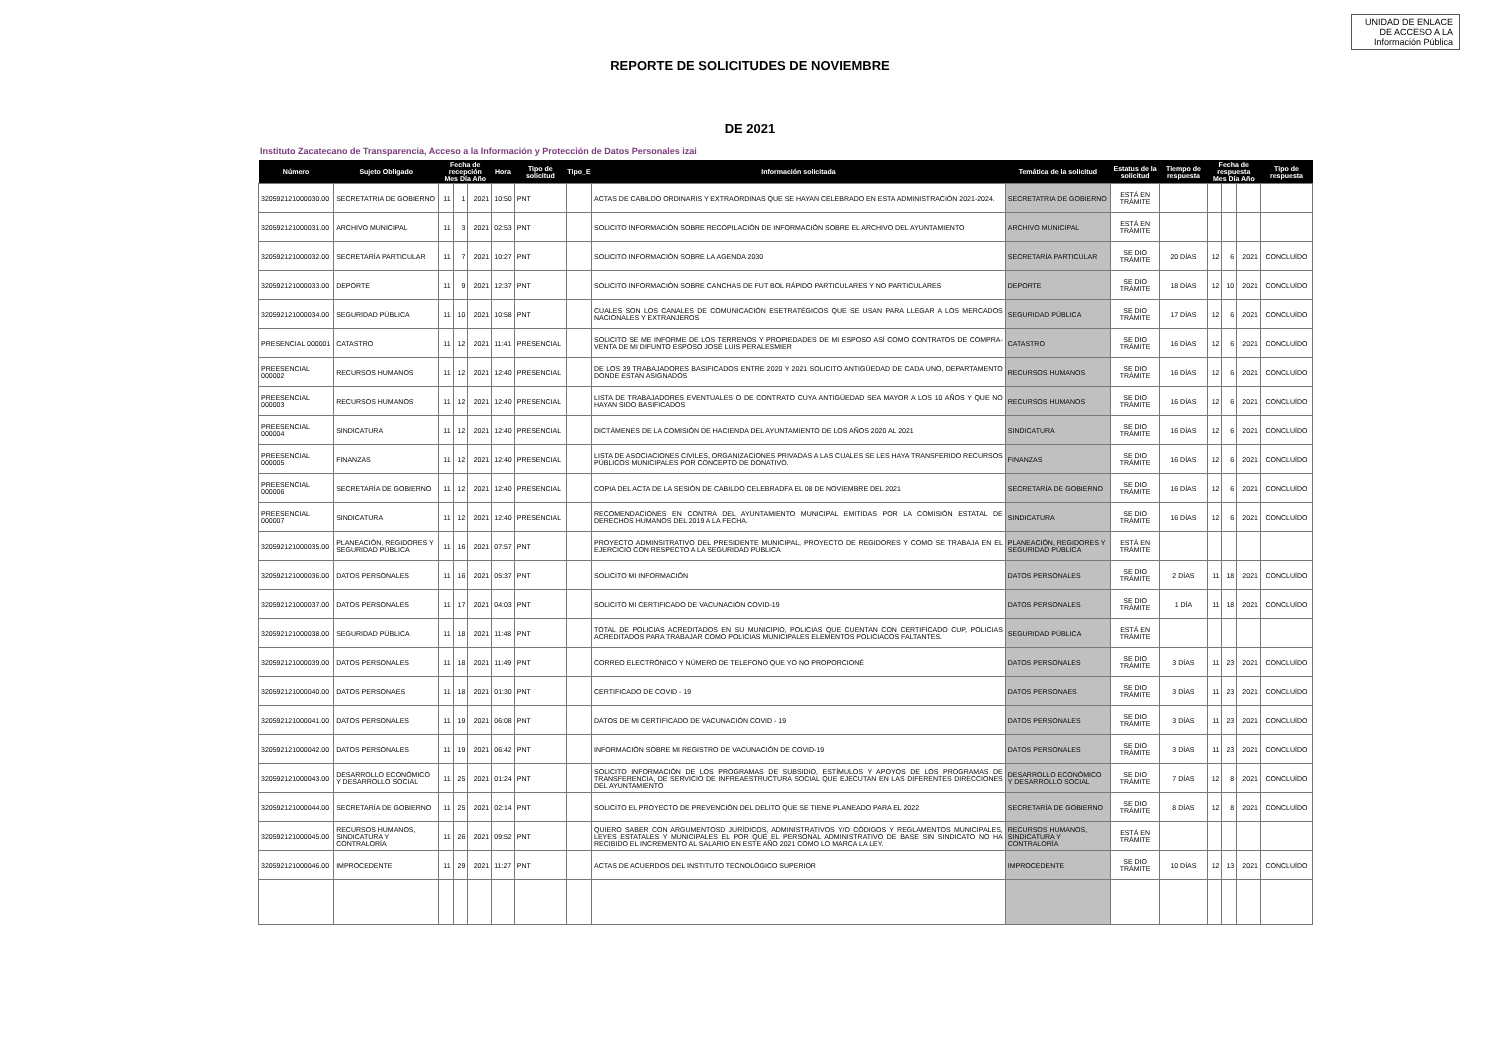UNIDAD DE ENLACE DE ACCESO A LA Información Pública
REPORTE DE SOLICITUDES DE NOVIEMBRE
DE 2021
Instituto Zacatecano de Transparencia, Acceso a la Información y Protección de Datos Personales izai
| Número | Sujeto Obligado | Fecha de recepción Mes Día Año | | | Hora | Tipo de solicitud | Tipo_E | Información solicitada | Temática de la solicitud | Estatus de la solicitud | Tiempo de respuesta | Fecha de respuesta Mes Día Año | | | Tipo de respuesta |
| --- | --- | --- | --- | --- | --- | --- | --- | --- | --- | --- | --- | --- | --- | --- | --- |
| 320592121000030.00 | SECRETATRIA DE GOBIERNO | 11 | 1 | 2021 | 10:50 | PNT | | ACTAS DE CABILDO ORDINARIS Y EXTRAORDINAS QUE SE HAYAN CELEBRADO EN ESTA ADMINISTRACIÓN 2021-2024. | SECRETATRIA DE GOBIERNO | ESTÁ EN TRÁMITE | | | | | |
| 320592121000031.00 | ARCHIVO MUNICIPAL | 11 | 3 | 2021 | 02:53 | PNT | | SOLICITO INFORMACIÓN SOBRE RECOPILACIÓN DE INFORMACIÓN SOBRE EL ARCHIVO DEL AYUNTAMIENTO | ARCHIVO MUNICIPAL | ESTÁ EN TRÁMITE | | | | | |
| 320592121000032.00 | SECRETARÍA PARTICULAR | 11 | 7 | 2021 | 10:27 | PNT | | SOLICITO INFORMACIÓN SOBRE LA AGENDA 2030 | SECRETARÍA PARTICULAR | SE DIO TRÁMITE | 20 DÍAS | 12 | 6 | 2021 | CONCLUÍDO |
| 320592121000033.00 | DEPORTE | 11 | 9 | 2021 | 12:37 | PNT | | SOLICITO INFORMACIÓN SOBRE CANCHAS DE FUT BOL RÁPIDO PARTICULARES Y NO PARTICULARES | DEPORTE | SE DIO TRÁMITE | 18 DÍAS | 12 | 10 | 2021 | CONCLUÍDO |
| 320592121000034.00 | SEGURIDAD PÚBLICA | 11 | 10 | 2021 | 10:58 | PNT | | CUALES SON LOS CANALES DE COMUNICACIÓN ESETRATÉGICOS QUE SE USAN PARA LLEGAR A LOS MERCADOS NACIONALES Y EXTRANJEROS | SEGURIDAD PÚBLICA | SE DIO TRÁMITE | 17 DÍAS | 12 | 6 | 2021 | CONCLUÍDO |
| PRESENCIAL 000001 | CATASTRO | 11 | 12 | 2021 | 11:41 | PRESENCIAL | | SOLICITO SE ME INFORME DE LOS TERRENOS Y PROPIEDADES DE MI ESPOSO ASÍ COMO CONTRATOS DE COMPRA-VENTA DE MI DIFUNTO ESPOSO JOSÉ LUIS PERALESMIER | CATASTRO | SE DIO TRÁMITE | 16 DÍAS | 12 | 6 | 2021 | CONCLUÍDO |
| PREESENCIAL 000002 | RECURSOS HUMANOS | 11 | 12 | 2021 | 12:40 | PRESENCIAL | | DE LOS 39 TRABAJADORES BASIFICADOS ENTRE 2020 Y 2021 SOLICITO ANTIGÜEDAD DE CADA UNO, DEPARTAMENTO DONDE ESTAN ASIGNADOS | RECURSOS HUMANOS | SE DIO TRÁMITE | 16 DÍAS | 12 | 6 | 2021 | CONCLUÍDO |
| PREESENCIAL 000003 | RECURSOS HUMANOS | 11 | 12 | 2021 | 12:40 | PRESENCIAL | | LISTA DE TRABAJADORES EVENTUALES O DE CONTRATO CUYA ANTIGÜEDAD SEA MAYOR A LOS 10 AÑOS Y QUE NO HAYAN SIDO BASIFICADOS | RECURSOS HUMANOS | SE DIO TRÁMITE | 16 DÍAS | 12 | 6 | 2021 | CONCLUÍDO |
| PREESENCIAL 000004 | SINDICATURA | 11 | 12 | 2021 | 12:40 | PRESENCIAL | | DICTÁMENES DE LA COMISIÓN DE HACIENDA DEL AYUNTAMIENTO DE LOS AÑOS 2020 AL 2021 | SINDICATURA | SE DIO TRÁMITE | 16 DÍAS | 12 | 6 | 2021 | CONCLUÍDO |
| PREESENCIAL 000005 | FINANZAS | 11 | 12 | 2021 | 12:40 | PRESENCIAL | | LISTA DE ASOCIACIONES CIVILES, ORGANIZACIONES PRIVADAS A LAS CUALES SE LES HAYA TRANSFERIDO RECURSOS PÚBLICOS MUNICIPALES POR CONCEPTO DE DONATIVO. | FINANZAS | SE DIO TRÁMITE | 16 DÍAS | 12 | 6 | 2021 | CONCLUÍDO |
| PREESENCIAL 000006 | SECRETARÍA DE GOBIERNO | 11 | 12 | 2021 | 12:40 | PRESENCIAL | | COPIA DEL ACTA DE LA SESIÓN DE CABILDO CELEBRADFA EL 08 DE NOVIEMBRE DEL 2021 | SECRETARÍA DE GOBIERNO | SE DIO TRÁMITE | 16 DÍAS | 12 | 6 | 2021 | CONCLUÍDO |
| PREESENCIAL 000007 | SINDICATURA | 11 | 12 | 2021 | 12:40 | PRESENCIAL | | RECOMENDACIONES EN CONTRA DEL AYUNTAMIENTO MUNICIPAL EMITIDAS POR LA COMISIÓN ESTATAL DE DERECHOS HUMANOS DEL 2019 A LA FECHA. | SINDICATURA | SE DIO TRÁMITE | 16 DÍAS | 12 | 6 | 2021 | CONCLUÍDO |
| 320592121000035.00 | PLANEACIÓN, REGIDORES Y SEGURIDAD PÚBLICA | 11 | 16 | 2021 | 07:57 | PNT | | PROYECTO ADMINSITRATIVO DEL PRESIDENTE MUNICIPAL, PROYECTO DE REGIDORES Y COMO SE TRABAJA EN EL EJERCICIO CON RESPECTO A LA SEGURIDAD PÚBLICA | PLANEACIÓN, REGIDORES Y SEGURIDAD PÚBLICA | ESTÁ EN TRÁMITE | | | | | |
| 320592121000036.00 | DATOS PERSONALES | 11 | 16 | 2021 | 05:37 | PNT | | SOLICITO MI INFORMACIÓN | DATOS PERSONALES | SE DIO TRÁMITE | 2 DÍAS | 11 | 18 | 2021 | CONCLUÍDO |
| 320592121000037.00 | DATOS PERSONALES | 11 | 17 | 2021 | 04:03 | PNT | | SOLICITO MI CERTIFICADO DE VACUNACIÓN COVID-19 | DATOS PERSONALES | SE DIO TRÁMITE | 1 DÍA | 11 | 18 | 2021 | CONCLUÍDO |
| 320592121000038.00 | SEGURIDAD PÚBLICA | 11 | 18 | 2021 | 11:48 | PNT | | TOTAL DE POLICIAS ACREDITADOS EN SU MUNICIPIO, POLICIAS QUE CUENTAN CON CERTIFICADO CUP, POLICIAS ACREDITADOS PARA TRABAJAR COMO POLICIAS MUNICIPALES ELEMENTOS POLICIACOS FALTANTES. | SEGURIDAD PÚBLICA | ESTÁ EN TRÁMITE | | | | | |
| 320592121000039.00 | DATOS PERSONALES | 11 | 18 | 2021 | 11:49 | PNT | | CORREO ELECTRÓNICO Y NÚMERO DE TELEFONO QUE YO NO PROPORCIONÉ | DATOS PERSONALES | SE DIO TRÁMITE | 3 DÍAS | 11 | 23 | 2021 | CONCLUÍDO |
| 320592121000040.00 | DATOS PERSONAES | 11 | 18 | 2021 | 01:30 | PNT | | CERTIFICADO DE COVID - 19 | DATOS PERSONAES | SE DIO TRÁMITE | 3 DÍAS | 11 | 23 | 2021 | CONCLUÍDO |
| 320592121000041.00 | DATOS PERSONALES | 11 | 19 | 2021 | 06:08 | PNT | | DATOS DE MI CERTIFICADO DE VACUNACIÓN COVID - 19 | DATOS PERSONALES | SE DIO TRÁMITE | 3 DÍAS | 11 | 23 | 2021 | CONCLUÍDO |
| 320592121000042.00 | DATOS PERSONALES | 11 | 19 | 2021 | 06:42 | PNT | | INFORMACIÓN SOBRE MI REGISTRO DE VACUNACIÓN DE COVID-19 | DATOS PERSONALES | SE DIO TRÁMITE | 3 DÍAS | 11 | 23 | 2021 | CONCLUÍDO |
| 320592121000043.00 | DESARROLLO ECONÓMICO Y DESARROLLO SOCIAL | 11 | 25 | 2021 | 01:24 | PNT | | SOLICITO INFORMACIÓN DE LOS PROGRAMAS DE SUBSIDIO, ESTÍMULOS Y APOYOS DE LOS PROGRAMAS DE TRANSFERENCIA, DE SERVICIO DE INFREAESTRUCTURA SOCIAL QUE EJECUTAN EN LAS DIFERENTES DIRECCIONES DEL AYUNTAMIENTO | DESARROLLO ECONÓMICO Y DESARROLLO SOCIAL | SE DIO TRÁMITE | 7 DÍAS | 12 | 8 | 2021 | CONCLUÍDO |
| 320592121000044.00 | SECRETARÍA DE GOBIERNO | 11 | 25 | 2021 | 02:14 | PNT | | SOLICITO EL PROYECTO DE PREVENCIÓN DEL DELITO QUE SE TIENE PLANEADO PARA EL 2022 | SECRETARÍA DE GOBIERNO | SE DIO TRÁMITE | 8 DÍAS | 12 | 8 | 2021 | CONCLUÍDO |
| 320592121000045.00 | RECURSOS HUMANOS, SINDICATURA Y CONTRALORÍA | 11 | 26 | 2021 | 09:52 | PNT | | QUIERO SABER CON ARGUMENTOSD JURÍDICOS, ADMINISTRATIVOS Y/O CÓDIGOS Y REGLAMENTOS MUNICIPALES, LEYES ESTATALES Y MUNICIPALES EL POR QUÉ EL PERSONAL ADMINISTRATIVO DE BASE SIN SINDICATO NO HA RECIBIDO EL INCREMENTO AL SALARIO EN ESTE AÑO 2021 COMO LO MARCA LA LEY. | RECURSOS HUMANOS, SINDICATURA Y CONTRALORÍA | ESTÁ EN TRÁMITE | | | | | |
| 320592121000046.00 | IMPROCEDENTE | 11 | 29 | 2021 | 11:27 | PNT | | ACTAS DE ACUERDOS DEL INSTITUTO TECNOLÓGICO SUPERIOR | IMPROCEDENTE | SE DIO TRÁMITE | 10 DÍAS | 12 | 13 | 2021 | CONCLUÍDO |